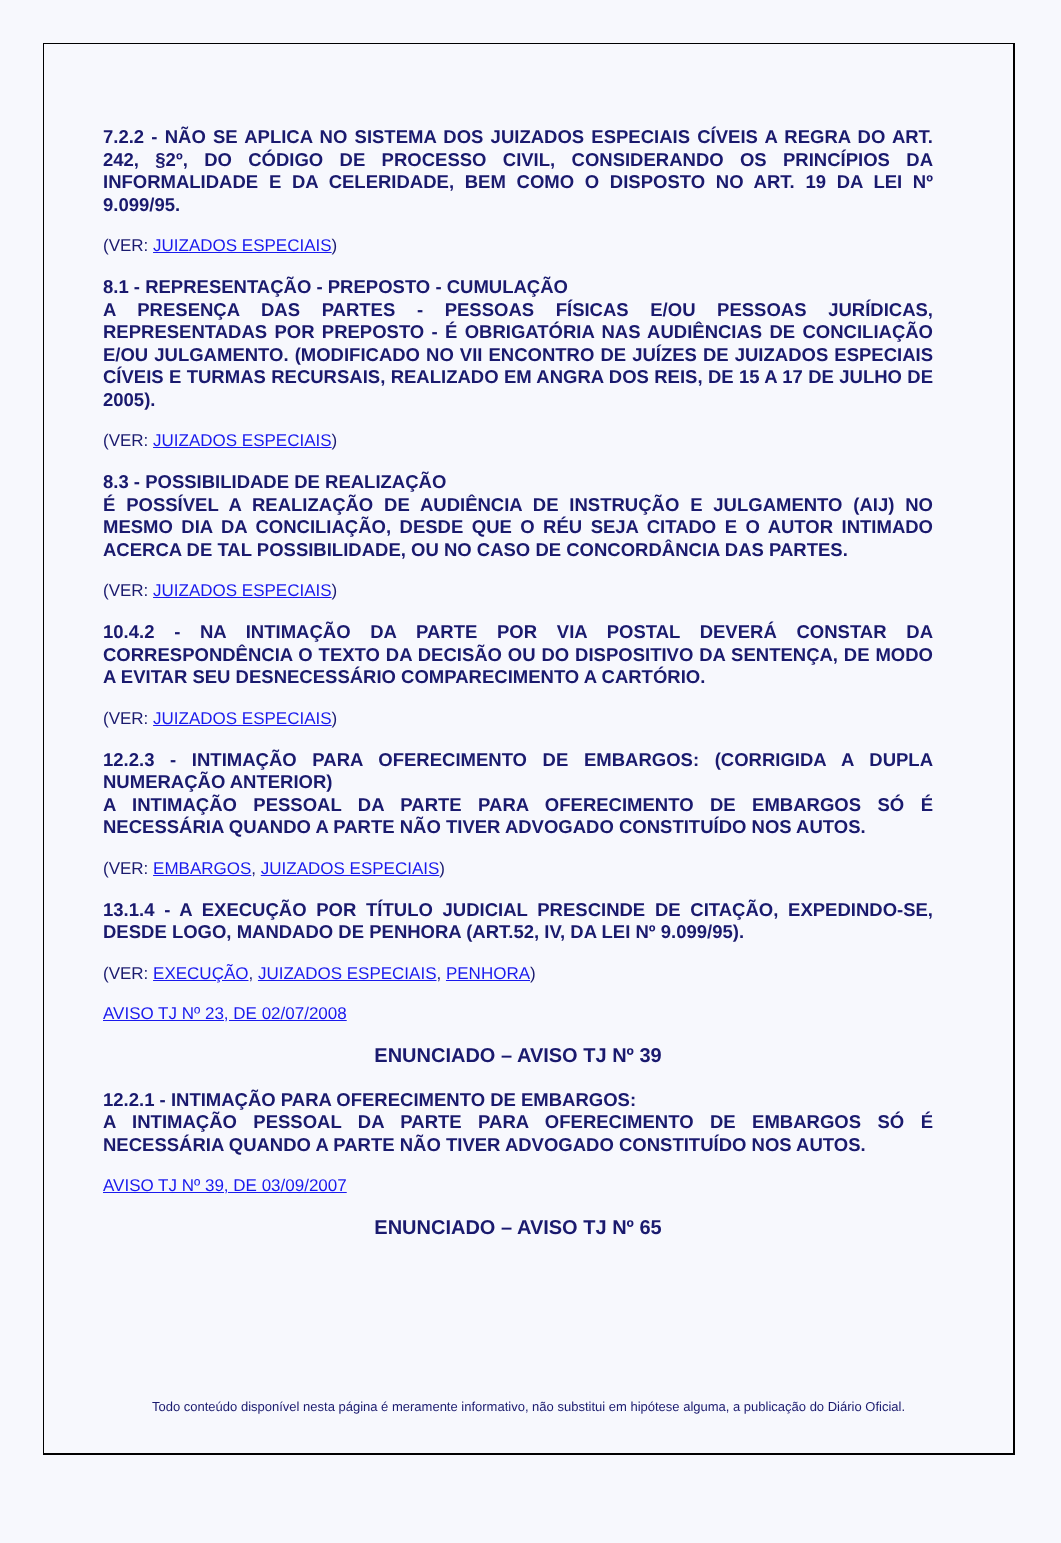7.2.2 - NÃO SE APLICA NO SISTEMA DOS JUIZADOS ESPECIAIS CÍVEIS A REGRA DO ART. 242, §2º, DO CÓDIGO DE PROCESSO CIVIL, CONSIDERANDO OS PRINCÍPIOS DA INFORMALIDADE E DA CELERIDADE, BEM COMO O DISPOSTO NO ART. 19 DA LEI Nº 9.099/95.
(VER: JUIZADOS ESPECIAIS)
8.1 - REPRESENTAÇÃO - PREPOSTO - CUMULAÇÃO
A PRESENÇA DAS PARTES - PESSOAS FÍSICAS E/OU PESSOAS JURÍDICAS, REPRESENTADAS POR PREPOSTO - É OBRIGATÓRIA NAS AUDIÊNCIAS DE CONCILIAÇÃO E/OU JULGAMENTO. (MODIFICADO NO VII ENCONTRO DE JUÍZES DE JUIZADOS ESPECIAIS CÍVEIS E TURMAS RECURSAIS, REALIZADO EM ANGRA DOS REIS, DE 15 A 17 DE JULHO DE 2005).
(VER: JUIZADOS ESPECIAIS)
8.3 - POSSIBILIDADE DE REALIZAÇÃO
É POSSÍVEL A REALIZAÇÃO DE AUDIÊNCIA DE INSTRUÇÃO E JULGAMENTO (AIJ) NO MESMO DIA DA CONCILIAÇÃO, DESDE QUE O RÉU SEJA CITADO E O AUTOR INTIMADO ACERCA DE TAL POSSIBILIDADE, OU NO CASO DE CONCORDÂNCIA DAS PARTES.
(VER: JUIZADOS ESPECIAIS)
10.4.2 - NA INTIMAÇÃO DA PARTE POR VIA POSTAL DEVERÁ CONSTAR DA CORRESPONDÊNCIA O TEXTO DA DECISÃO OU DO DISPOSITIVO DA SENTENÇA, DE MODO A EVITAR SEU DESNECESSÁRIO COMPARECIMENTO A CARTÓRIO.
(VER: JUIZADOS ESPECIAIS)
12.2.3 - INTIMAÇÃO PARA OFERECIMENTO DE EMBARGOS: (CORRIGIDA A DUPLA NUMERAÇÃO ANTERIOR)
A INTIMAÇÃO PESSOAL DA PARTE PARA OFERECIMENTO DE EMBARGOS SÓ É NECESSÁRIA QUANDO A PARTE NÃO TIVER ADVOGADO CONSTITUÍDO NOS AUTOS.
(VER: EMBARGOS, JUIZADOS ESPECIAIS)
13.1.4 - A EXECUÇÃO POR TÍTULO JUDICIAL PRESCINDE DE CITAÇÃO, EXPEDINDO-SE, DESDE LOGO, MANDADO DE PENHORA (ART.52, IV, DA LEI Nº 9.099/95).
(VER: EXECUÇÃO, JUIZADOS ESPECIAIS, PENHORA)
AVISO TJ Nº 23, DE 02/07/2008
ENUNCIADO – AVISO TJ Nº 39
12.2.1 - INTIMAÇÃO PARA OFERECIMENTO DE EMBARGOS:
A INTIMAÇÃO PESSOAL DA PARTE PARA OFERECIMENTO DE EMBARGOS SÓ É NECESSÁRIA QUANDO A PARTE NÃO TIVER ADVOGADO CONSTITUÍDO NOS AUTOS.
AVISO TJ Nº 39, DE 03/09/2007
ENUNCIADO – AVISO TJ Nº 65
Todo conteúdo disponível nesta página é meramente informativo, não substitui em hipótese alguma, a publicação do Diário Oficial.